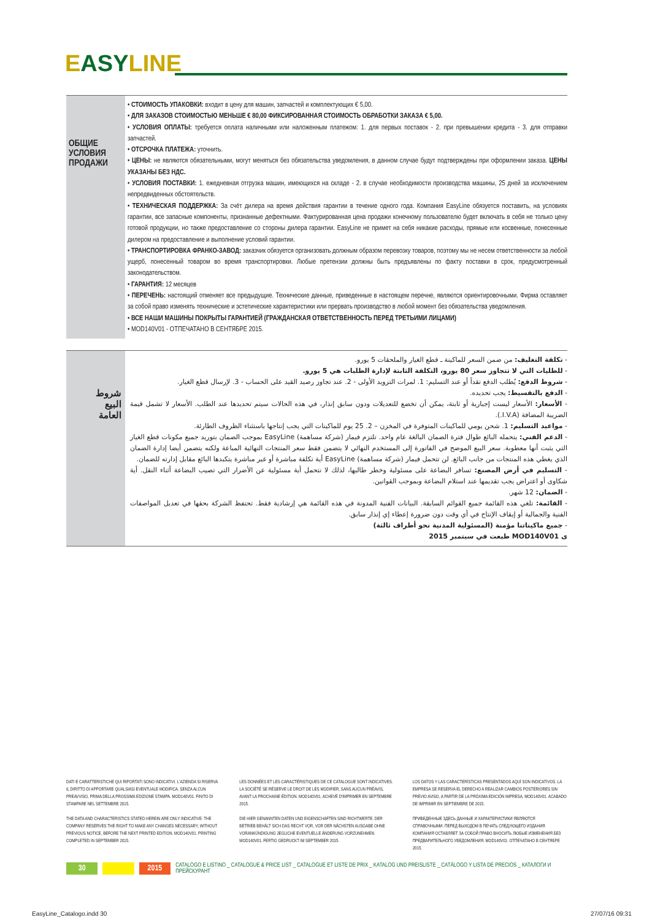EASYLINE
ОБЩИЕ
УСЛОВИЯ
ПРОДАЖИ
• СТОИМОСТЬ УПАКОВКИ: входит в цену для машин, запчастей и комплектующих € 5,00.
• ДЛЯ ЗАКАЗОВ СТОИМОСТЬЮ МЕНЬШЕ € 80,00 ФИКСИРОВАННАЯ СТОИМОСТЬ ОБРАБОТКИ ЗАКАЗА € 5,00.
• УСЛОВИЯ ОПЛАТЫ: требуется оплата наличными или наложенным платежом: 1. для первых поставок - 2. при превышении кредита - 3. для отправки запчастей.
• ОТСРОЧКА ПЛАТЕЖА: уточнить.
• ЦЕНЫ: не являются обязательными, могут меняться без обязательства уведомления, в данном случае будут подтверждены при оформлении заказа. ЦЕНЫ УКАЗАНЫ БЕЗ НДС.
• УСЛОВИЯ ПОСТАВКИ: 1. ежедневная отгрузка машин, имеющихся на складе - 2. в случае необходимости производства машины, 25 дней за исключением непредвиденных обстоятельств.
• ТЕХНИЧЕСКАЯ ПОДДЕРЖКА: За счёт дилера на время действия гарантии в течение одного года. Компания EasyLine обязуется поставить, на условиях гарантии, все запасные компоненты, признанные дефектными. Фактурированная цена продажи конечному пользователю будет включать в себя не только цену готовой продукции, но также предоставление со стороны дилера гарантии. EasyLine не примет на себя никакие расходы, прямые или косвенные, понесенные дилером на предоставление и выполнение условий гарантии.
• ТРАНСПОРТИРОВКА ФРАНКО-ЗАВОД: заказчик обязуется организовать должным образом перевозку товаров, поэтому мы не несем ответственности за любой ущерб, понесенный товаром во время транспортировки. Любые претензии должны быть предъявлены по факту поставки в срок, предусмотренный законодательством.
• ГАРАНТИЯ: 12 месяцев
• ПЕРЕЧЕНЬ: настоящий отменяет все предыдущие. Технические данные, приведенные в настоящем перечне, являются ориентировочными. Фирма оставляет за собой право изменять технические и эстетические характеристики или прервать производство в любой момент без обязательства уведомления.
• ВСЕ НАШИ МАШИНЫ ПОКРЫТЫ ГАРАНТИЕЙ (ГРАЖДАНСКАЯ ОТВЕТСТВЕННОСТЬ ПЕРЕД ТРЕТЬИМИ ЛИЦАМИ)
• MOD140V01 - ОТПЕЧАТАНО В СЕНТЯБРЕ 2015.
شروط
البيع
العامة
- تكلفة التغليف: من ضمن السعر للماكينة ـ قطع الغيار والملحقات 5 يورو.
- للطلبات التي لا تتجاوز سعر 80 يورو، التكلفة الثابتة لإدارة الطلبات هي 5 يورو.
- شروط الدفع: يُطلب الدفع نقداً أو عند التسليم: 1. لمرات التزويد الأولى - 2. عند تجاوز رصيد القيد على الحساب - 3. لإرسال قطع الغيار.
- الدفع بالتقسيط: يجب تحديده.
- الأسعار: الأسعار ليست إجبارية أو ثابتة، يمكن أن تخضع للتعديلات ودون سابق إنذار، في هذه الحالات سيتم تحديدها عند الطلب. الأسعار لا تشمل قيمة الضريبة المضافة (I.V.A.).
- مواعيد التسليم: 1. شحن يومي للماكينات المتوفرة في المخزن – 2. 25 يوم للماكينات التي يجب إنتاجها باستثناء الظروف الطارئة.
- الدعم الفني: يتحمله البائع طوال فترة الضمان البالغة عام واحد. تلتزم فيمار (شركة مساهمة) EasyLine بموجب الضمان بتوريد جميع مكونات قطع الغيار التي يثبت أنها معطوبة. سعر البيع الموضح في الفاتورة إلى المستخدم النهائي لا يتضمن فقط سعر المنتجات النهائية المباعة ولكنه يتضمن أيضا إدارة الضمان الذي يغطي هذه المنتجات من جانب البائع. لن تتحمل فيمار (شركة مساهمة) EasyLine أية تكلفة مباشرة أو غير مباشرة يتكبدها البائع مقابل إدارته للضمان.
- التسليم في أرض المصنع: تسافر البضاعة على مسئولية وخطر طالبها، لذلك لا نتحمل أية مسئولية عن الأضرار التي تصيب البضاعة أثناء النقل. أية شكاوى أو اعتراض يجب تقديمها عند استلام البضاعة وبموجب القوانين.
- الضمان: 12 شهر.
- القائمة: تلغي هذه القائمة جميع القوائم السابقة. البيانات الفنية المدونة في هذه القائمة هي إرشادية فقط. تحتفظ الشركة بحقها في تعديل المواصفات الفنية والجمالية أو إيقاف الإنتاج في أي وقت دون ضرورة إعطاء إي إنذار سابق.
- جميع ماكيناتنا مؤمنة (المسئولية المدنية نحو أطراف ثالثة)
ى MOD140V01 طبعت في سبتمبر 2015
DATI E CARATTERISTICHE QUI RIPORTATI SONO INDICATIVI. L'AZIENDA SI RISERVA IL DIRITTO DI APPORTARE QUALSIASI EVENTUALE MODIFICA, SENZA ALCUN PREAVVISO, PRIMA DELLA PROSSIMA EDIZIONE STAMPA. MOD140V01. FINITO DI STAMPARE NEL SETTEMBRE 2015.
THE DATA AND CHARACTERISTICS STATED HEREIN ARE ONLY INDICATIVE. THE COMPANY RESERVES THE RIGHT TO MAKE ANY CHANGES NECESSARY, WITHOUT PREVIOUS NOTICE, BEFORE THE NEXT PRINTED EDITION. MOD140V01. PRINTING COMPLETED IN SEPTEMBER 2015.
LES DONNÉES ET LES CARACTÉRISTIQUES DE CE CATALOGUE SONT INDICATIVES. LA SOCIÉTÉ SE RÉSERVE LE DROIT DE LES MODIFIER, SANS AUCUN PRÉAVIS, AVANT LA PROCHAINE ÉDITION. MOD140V01. ACHEVÉ D'IMPRIMER EN SEPTEMBRE 2015.
DIE HIER GENANNTEN DATEN UND EIGENSCHAFTEN SIND RICHTWERTE. DER BETRIEB BEHÄLT SICH DAS RECHT VOR, VOR DER NÄCHSTEN AUSGABE OHNE VORANKÜNDIGUNG JEGLICHE EVENTUELLE ÄNDERUNG VORZUNEHMEN. MOD140V01. FERTIG GEDRUCKT IM SEPTEMBER 2015.
LOS DATOS Y LAS CARACTERÍSTICAS PRESENTADOS AQUÍ SON INDICATIVOS. LA EMPRESA SE RESERVA EL DERECHO A REALIZAR CAMBIOS POSTERIORES SIN PREVIO AVISO, A PARTIR DE LA PRÓXIMA EDICIÓN IMPRESA. MOD140V01. ACABADO DE IMPRIMIR EN SEPTIEMBRE DE 2015.
ПРИВЕДЕННЫЕ ЗДЕСЬ ДАННЫЕ И ХАРАКТЕРИСТИКИ ЯВЛЯЮТСЯ СПРАВОЧНЫМИ. ПЕРЕД ВЫХОДОМ В ПЕЧАТЬ СЛЕДУЮЩЕГО ИЗДАНИЯ КОМПАНИЯ ОСТАВЛЯЕТ ЗА СОБОЙ ПРАВО ВНОСИТЬ ЛЮБЫЕ ИЗМЕНЕНИЯ БЕЗ ПРЕДВАРИТЕЛЬНОГО УВЕДОМЛЕНИЯ. MOD140V01. ОТПЕЧАТАНО В СЕНТЯБРЕ 2015.
30 2015 CATALOGO E LISTINO _ CATALOGUE & PRICE LIST _ CATALOGUE ET LISTE DE PRIX _ KATALOG UND PREISLISTE _ CATÁLOGO Y LISTA DE PRECIOS _ КАТАЛОГИ И ПРЕЙСКУРАНТ
EasyLine_Catalogo.indd 30 27/07/16 09:31